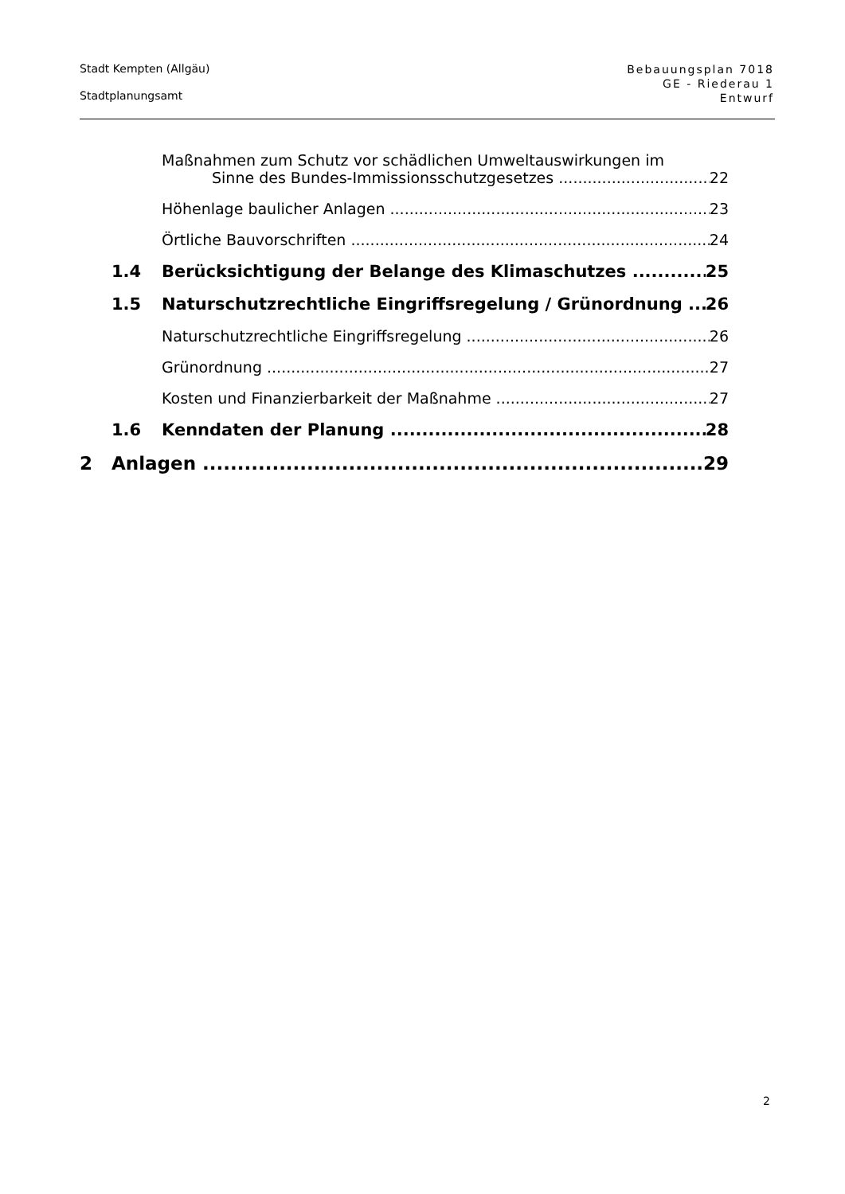Stadt Kempten (Allgäu)
Stadtplanungsamt
Bebauungsplan 7018
GE - Riederau 1
Entwurf
Maßnahmen zum Schutz vor schädlichen Umweltauswirkungen im
Sinne des Bundes-Immissionsschutzgesetzes 22
Höhenlage baulicher Anlagen 23
Örtliche Bauvorschriften 24
1.4 Berücksichtigung der Belange des Klimaschutzes 25
1.5 Naturschutzrechtliche Eingriffsregelung / Grünordnung 26
Naturschutzrechtliche Eingriffsregelung 26
Grünordnung 27
Kosten und Finanzierbarkeit der Maßnahme 27
1.6 Kenndaten der Planung 28
2 Anlagen 29
2